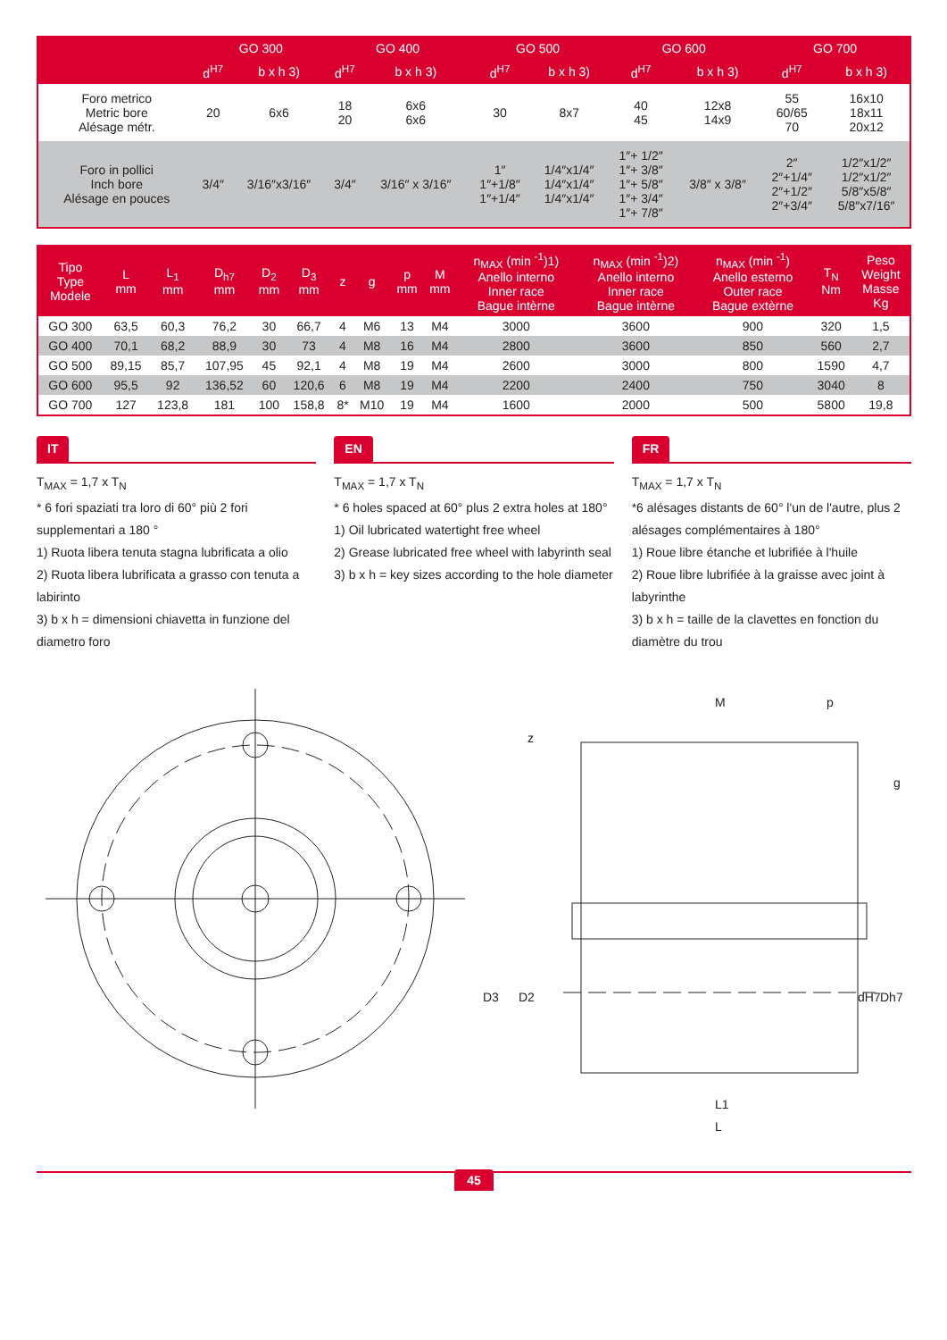| | GO 300 | | GO 400 | | GO 500 | | GO 600 | | GO 700 | |
| --- | --- | --- | --- | --- | --- | --- | --- | --- | --- | --- |
| | d<sup>H7</sup> | b x h 3) | d<sup>H7</sup> | b x h 3) | d<sup>H7</sup> | b x h 3) | d<sup>H7</sup> | b x h 3) | d<sup>H7</sup> | b x h 3) |
| Foro metrico Metric bore Alésage métr. | 20 | 6x6 | 18 20 | 6x6 6x6 | 30 | 8x7 | 40 45 | 12x8 14x9 | 55 60/65 70 | 16x10 18x11 20x12 |
| Foro in pollici Inch bore Alésage en pouces | 3/4″ | 3/16″x3/16″ | 3/4″ | 3/16″ x 3/16″ | 1″ 1″+1/8″ 1″+1/4″ | 1/4″x1/4″ 1/4″x1/4″ 1/4″x1/4″ | 1″+ 1/2″ 1″+ 3/8″ 1″+ 5/8″ 1″+ 3/4″ 1″+ 7/8″ | 3/8″ x 3/8″ | 2″ 2″+1/4″ 2″+1/2″ 2″+3/4″ | 1/2″x1/2″ 1/2″x1/2″ 5/8″x5/8″ 5/8″x7/16″ |
| Tipo Type Modele | L mm | L<sub>1</sub> mm | D<sub>h7</sub> mm | D<sub>2</sub> mm | D<sub>3</sub> mm | z | g | p mm | M mm | n<sub>MAX</sub> (min <sup>-1</sup>)1) Anello interno Inner race Bague intèrne | n<sub>MAX</sub> (min <sup>-1</sup>)2) Anello interno Inner race Bague intèrne | n<sub>MAX</sub> (min <sup>-1</sup>) Anello esterno Outer race Bague extèrne | T<sub>N</sub> Nm | Peso Weight Masse Kg |
| --- | --- | --- | --- | --- | --- | --- | --- | --- | --- | --- | --- | --- | --- | --- |
| GO 300 | 63,5 | 60,3 | 76,2 | 30 | 66,7 | 4 | M6 | 13 | M4 | 3000 | 3600 | 900 | 320 | 1,5 |
| GO 400 | 70,1 | 68,2 | 88,9 | 30 | 73 | 4 | M8 | 16 | M4 | 2800 | 3600 | 850 | 560 | 2,7 |
| GO 500 | 89,15 | 85,7 | 107,95 | 45 | 92,1 | 4 | M8 | 19 | M4 | 2600 | 3000 | 800 | 1590 | 4,7 |
| GO 600 | 95,5 | 92 | 136,52 | 60 | 120,6 | 6 | M8 | 19 | M4 | 2200 | 2400 | 750 | 3040 | 8 |
| GO 700 | 127 | 123,8 | 181 | 100 | 158,8 | 8* | M10 | 19 | M4 | 1600 | 2000 | 500 | 5800 | 19,8 |
IT
T<sub>MAX</sub> = 1,7 x T<sub>N</sub>
* 6 fori spaziati tra loro di 60° più 2 fori supplementari a 180 °
1) Ruota libera tenuta stagna lubrificata a olio
2) Ruota libera lubrificata a grasso con tenuta a labirinto
3) b x h = dimensioni chiavetta in funzione del diametro foro
EN
T<sub>MAX</sub> = 1,7 x T<sub>N</sub>
* 6 holes spaced at 60° plus 2 extra holes at 180°
1) Oil lubricated watertight free wheel
2) Grease lubricated free wheel with labyrinth seal
3) b x h = key sizes according to the hole diameter
FR
T<sub>MAX</sub> = 1,7 x T<sub>N</sub>
*6 alésages distants de 60° l'un de l'autre, plus 2 alésages complémentaires à 180°
1) Roue libre étanche et lubrifiée à l'huile
2) Roue libre lubrifiée à la graisse avec joint à labyrinthe
3) b x h = taille de la clavettes en fonction du diamètre du trou
M
p
z
g
D3
D2
dH7
Dh7
L1
L
45